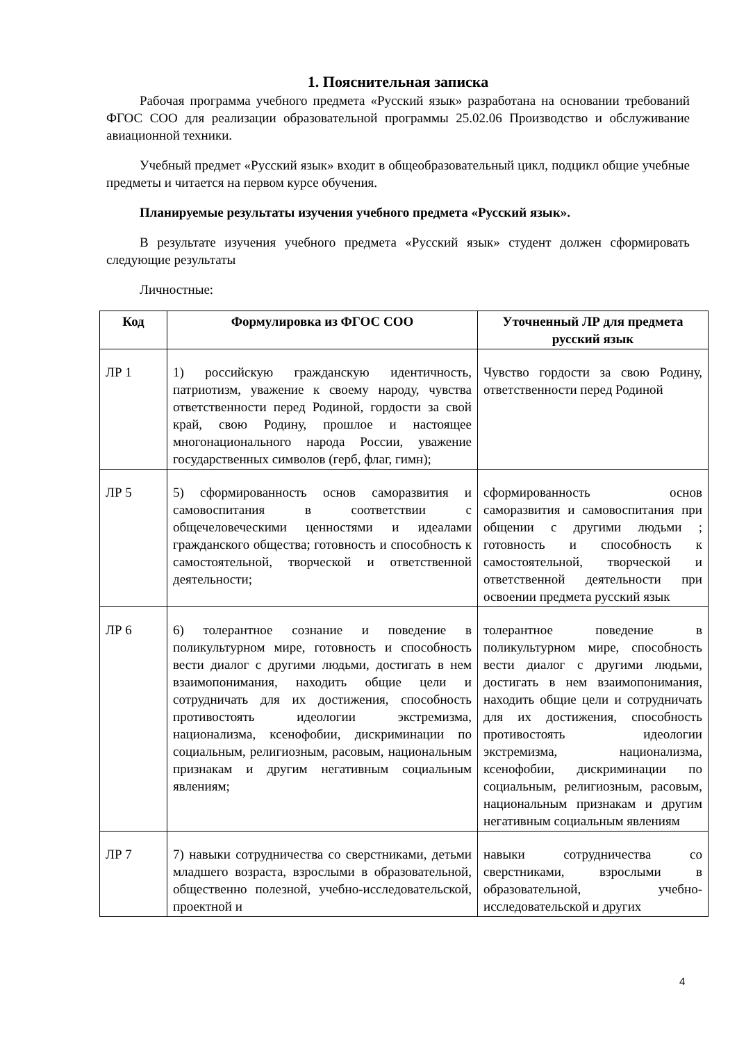1. Пояснительная записка
Рабочая программа учебного предмета «Русский язык» разработана на основании требований ФГОС СОО для реализации образовательной программы 25.02.06 Производство и обслуживание авиационной техники.
Учебный предмет «Русский язык» входит в общеобразовательный цикл, подцикл общие учебные предметы и читается на первом курсе обучения.
Планируемые результаты изучения учебного предмета «Русский язык».
В результате изучения учебного предмета «Русский язык» студент должен сформировать следующие результаты
Личностные:
| Код | Формулировка из ФГОС СОО | Уточненный ЛР для предмета русский язык |
| --- | --- | --- |
| ЛР 1 | 1) российскую гражданскую идентичность, патриотизм, уважение к своему народу, чувства ответственности перед Родиной, гордости за свой край, свою Родину, прошлое и настоящее многонационального народа России, уважение государственных символов (герб, флаг, гимн); | Чувство гордости за свою Родину, ответственности перед Родиной |
| ЛР 5 | 5) сформированность основ саморазвития и самовоспитания в соответствии с общечеловеческими ценностями и идеалами гражданского общества; готовность и способность к самостоятельной, творческой и ответственной деятельности; | сформированность основ саморазвития и самовоспитания при общении с другими людьми ; готовность и способность к самостоятельной, творческой и ответственной деятельности при освоении предмета русский язык |
| ЛР 6 | 6) толерантное сознание и поведение в поликультурном мире, готовность и способность вести диалог с другими людьми, достигать в нем взаимопонимания, находить общие цели и сотрудничать для их достижения, способность противостоять идеологии экстремизма, национализма, ксенофобии, дискриминации по социальным, религиозным, расовым, национальным признакам и другим негативным социальным явлениям; | толерантное поведение в поликультурном мире, способность вести диалог с другими людьми, достигать в нем взаимопонимания, находить общие цели и сотрудничать для их достижения, способность противостоять идеологии экстремизма, национализма, ксенофобии, дискриминации по социальным, религиозным, расовым, национальным признакам и другим негативным социальным явлениям |
| ЛР 7 | 7) навыки сотрудничества со сверстниками, детьми младшего возраста, взрослыми в образовательной, общественно полезной, учебно-исследовательской, проектной и | навыки сотрудничества со сверстниками, взрослыми в образовательной, учебно-исследовательской и других |
4